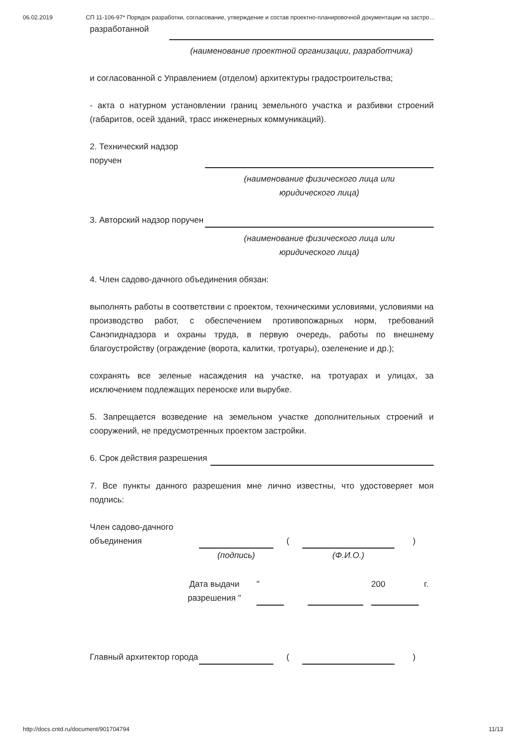06.02.2019 СП 11-106-97* Порядок разработки, согласование, утверждение и состав проектно-планировочной документации на застро…
| разработанной | |
(наименование проектной организации, разработчика)
и согласованной с Управлением (отделом) архитектуры градостроительства;
- акта о натурном установлении границ земельного участка и разбивки строений (габаритов, осей зданий, трасс инженерных коммуникаций).
| 2. Технический надзор поручен | |
(наименование физического лица или
юридического лица)
| 3. Авторский надзор поручен | |
(наименование физического лица или
юридического лица)
4. Член садово-дачного объединения обязан:
выполнять работы в соответствии с проектом, техническими условиями, условиями на производство работ, с обеспечением противопожарных норм, требований Санэпиднадзора и охраны труда, в первую очередь, работы по внешнему благоустройству (ограждение (ворота, калитки, тротуары), озеленение и др.);
сохранять все зеленые насаждения на участке, на тротуарах и улицах, за исключением подлежащих переноске или вырубке.
5. Запрещается возведение на земельном участке дополнительных строений и сооружений, не предусмотренных проектом застройки.
| 6. Срок действия разрешения | |
7. Все пункты данного разрешения мне лично известны, что удостоверяет моя подпись:
| Член садово-дачного объединения | | ( | | ) |
| | (подпись) | | (Ф.И.О.) | |
| | Дата выдачи разрешения " | | " | | | | 200 | г. |
| Главный архитектор города | | ( | | ) |
http://docs.cntd.ru/document/901704794 11/13